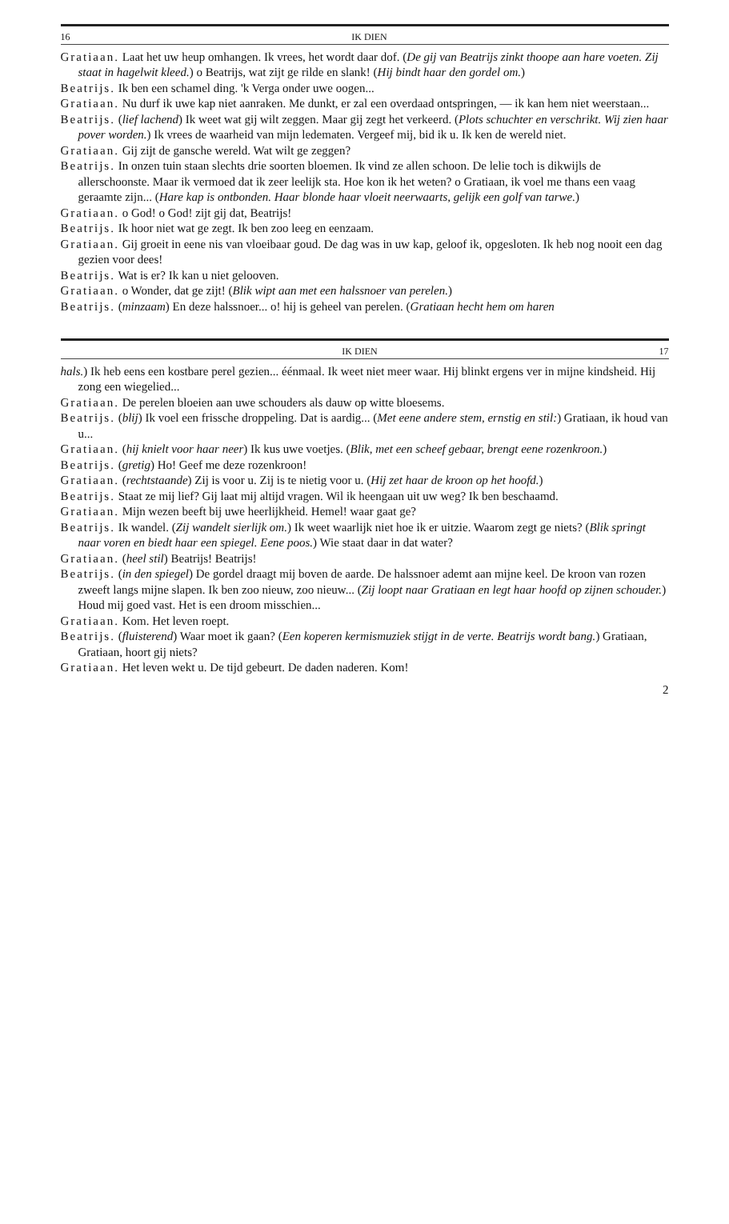16 IK DIEN
Gratiaan. Laat het uw heup omhangen. Ik vrees, het wordt daar dof. (De gij van Beatrijs zinkt thoope aan hare voeten. Zij staat in hagelwit kleed.) o Beatrijs, wat zijt ge rilde en slank! (Hij bindt haar den gordel om.)
Beatrijs. Ik ben een schamel ding. 'k Verga onder uwe oogen...
Gratiaan. Nu durf ik uwe kap niet aanraken. Me dunkt, er zal een overdaad ontspringen, — ik kan hem niet weerstaan...
Beatrijs. (lief lachend) Ik weet wat gij wilt zeggen. Maar gij zegt het verkeerd. (Plots schuchter en verschrikt. Wij zien haar pover worden.) Ik vrees de waarheid van mijn ledematen. Vergeef mij, bid ik u. Ik ken de wereld niet.
Gratiaan. Gij zijt de gansche wereld. Wat wilt ge zeggen?
Beatrijs. In onzen tuin staan slechts drie soorten bloemen. Ik vind ze allen schoon. De lelie toch is dikwijls de allerschoonste. Maar ik vermoed dat ik zeer leelijk sta. Hoe kon ik het weten? o Gratiaan, ik voel me thans een vaag geraamte zijn... (Hare kap is ontbonden. Haar blonde haar vloeit neerwaarts, gelijk een golf van tarwe.)
Gratiaan. o God! o God! zijt gij dat, Beatrijs!
Beatrijs. Ik hoor niet wat ge zegt. Ik ben zoo leeg en eenzaam.
Gratiaan. Gij groeit in eene nis van vloeibaar goud. De dag was in uw kap, geloof ik, opgesloten. Ik heb nog nooit een dag gezien voor dees!
Beatrijs. Wat is er? Ik kan u niet gelooven.
Gratiaan. o Wonder, dat ge zijt! (Blik wipt aan met een halssnoer van perelen.)
Beatrijs. (minzaam) En deze halssnoer... o! hij is geheel van perelen. (Gratiaan hecht hem om haren
IK DIEN 17
hals.) Ik heb eens een kostbare perel gezien... éénmaal. Ik weet niet meer waar. Hij blinkt ergens ver in mijne kindsheid. Hij zong een wiegelied...
Gratiaan. De perelen bloeien aan uwe schouders als dauw op witte bloesems.
Beatrijs. (blij) Ik voel een frissche droppeling. Dat is aardig... (Met eene andere stem, ernstig en stil:) Gratiaan, ik houd van u...
Gratiaan. (hij knielt voor haar neer) Ik kus uwe voetjes. (Blik, met een scheef gebaar, brengt eene rozenkroon.)
Beatrijs. (gretig) Ho! Geef me deze rozenkroon!
Gratiaan. (rechtstaande) Zij is voor u. Zij is te nietig voor u. (Hij zet haar de kroon op het hoofd.)
Beatrijs. Staat ze mij lief? Gij laat mij altijd vragen. Wil ik heengaan uit uw weg? Ik ben beschaamd.
Gratiaan. Mijn wezen beeft bij uwe heerlijkheid. Hemel! waar gaat ge?
Beatrijs. Ik wandel. (Zij wandelt sierlijk om.) Ik weet waarlijk niet hoe ik er uitzie. Waarom zegt ge niets? (Blik springt naar voren en biedt haar een spiegel. Eene poos.) Wie staat daar in dat water?
Gratiaan. (heel stil) Beatrijs! Beatrijs!
Beatrijs. (in den spiegel) De gordel draagt mij boven de aarde. De halssnoer ademt aan mijne keel. De kroon van rozen zweeft langs mijne slapen. Ik ben zoo nieuw, zoo nieuw... (Zij loopt naar Gratiaan en legt haar hoofd op zijnen schouder.) Houd mij goed vast. Het is een droom misschien...
Gratiaan. Kom. Het leven roept.
Beatrijs. (fluisterend) Waar moet ik gaan? (Een koperen kermismuziek stijgt in de verte. Beatrijs wordt bang.) Gratiaan, Gratiaan, hoort gij niets?
Gratiaan. Het leven wekt u. De tijd gebeurt. De daden naderen. Kom!
2